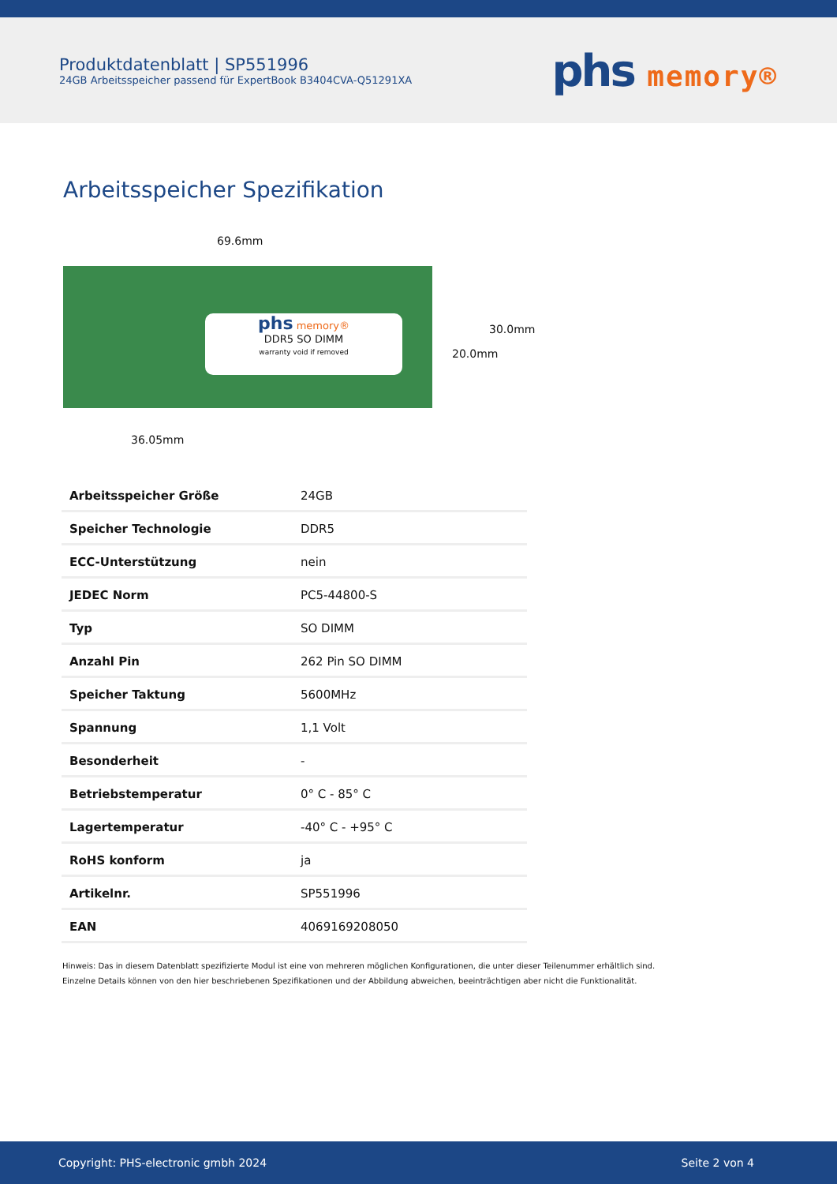Produktdatenblatt | SP551996
24GB Arbeitsspeicher passend für ExpertBook B3404CVA-Q51291XA
phs memory®
Arbeitsspeicher Spezifikation
69.6mm
phs memory®
DDR5 SO DIMM
warranty void if removed
30.0mm
20.0mm
36.05mm
| Arbeitsspeicher Größe | 24GB |
| Speicher Technologie | DDR5 |
| ECC-Unterstützung | nein |
| JEDEC Norm | PC5-44800-S |
| Typ | SO DIMM |
| Anzahl Pin | 262 Pin SO DIMM |
| Speicher Taktung | 5600MHz |
| Spannung | 1,1 Volt |
| Besonderheit | - |
| Betriebstemperatur | 0° C - 85° C |
| Lagertemperatur | -40° C - +95° C |
| RoHS konform | ja |
| Artikelnr. | SP551996 |
| EAN | 4069169208050 |
Hinweis: Das in diesem Datenblatt spezifizierte Modul ist eine von mehreren möglichen Konfigurationen, die unter dieser Teilenummer erhältlich sind.
Einzelne Details können von den hier beschriebenen Spezifikationen und der Abbildung abweichen, beeinträchtigen aber nicht die Funktionalität.
Copyright: PHS-electronic gmbh 2024 Seite 2 von 4